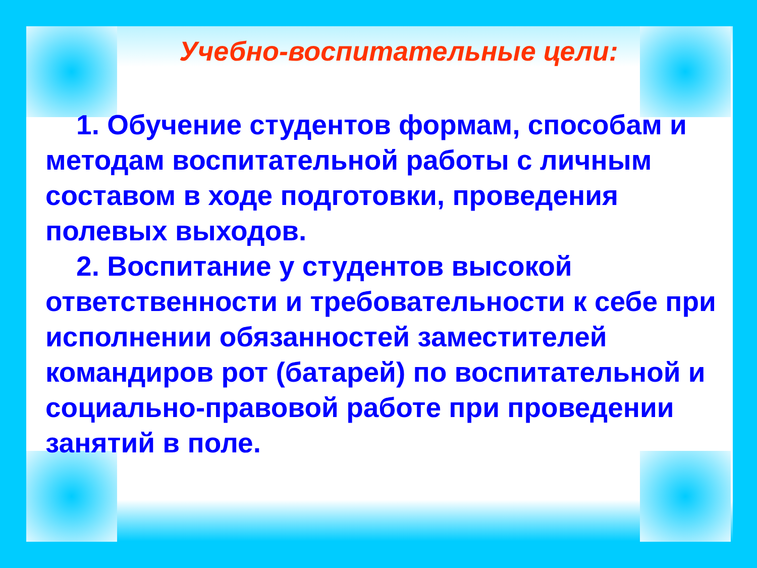Учебно-воспитательные цели:
1. Обучение студентов формам, способам и методам воспитательной работы с личным составом в ходе подготовки, проведения полевых выходов.
2. Воспитание у студентов высокой ответственности и требовательности к себе при исполнении обязанностей заместителей командиров рот (батарей) по воспитательной и социально-правовой работе при проведении занятий в поле.